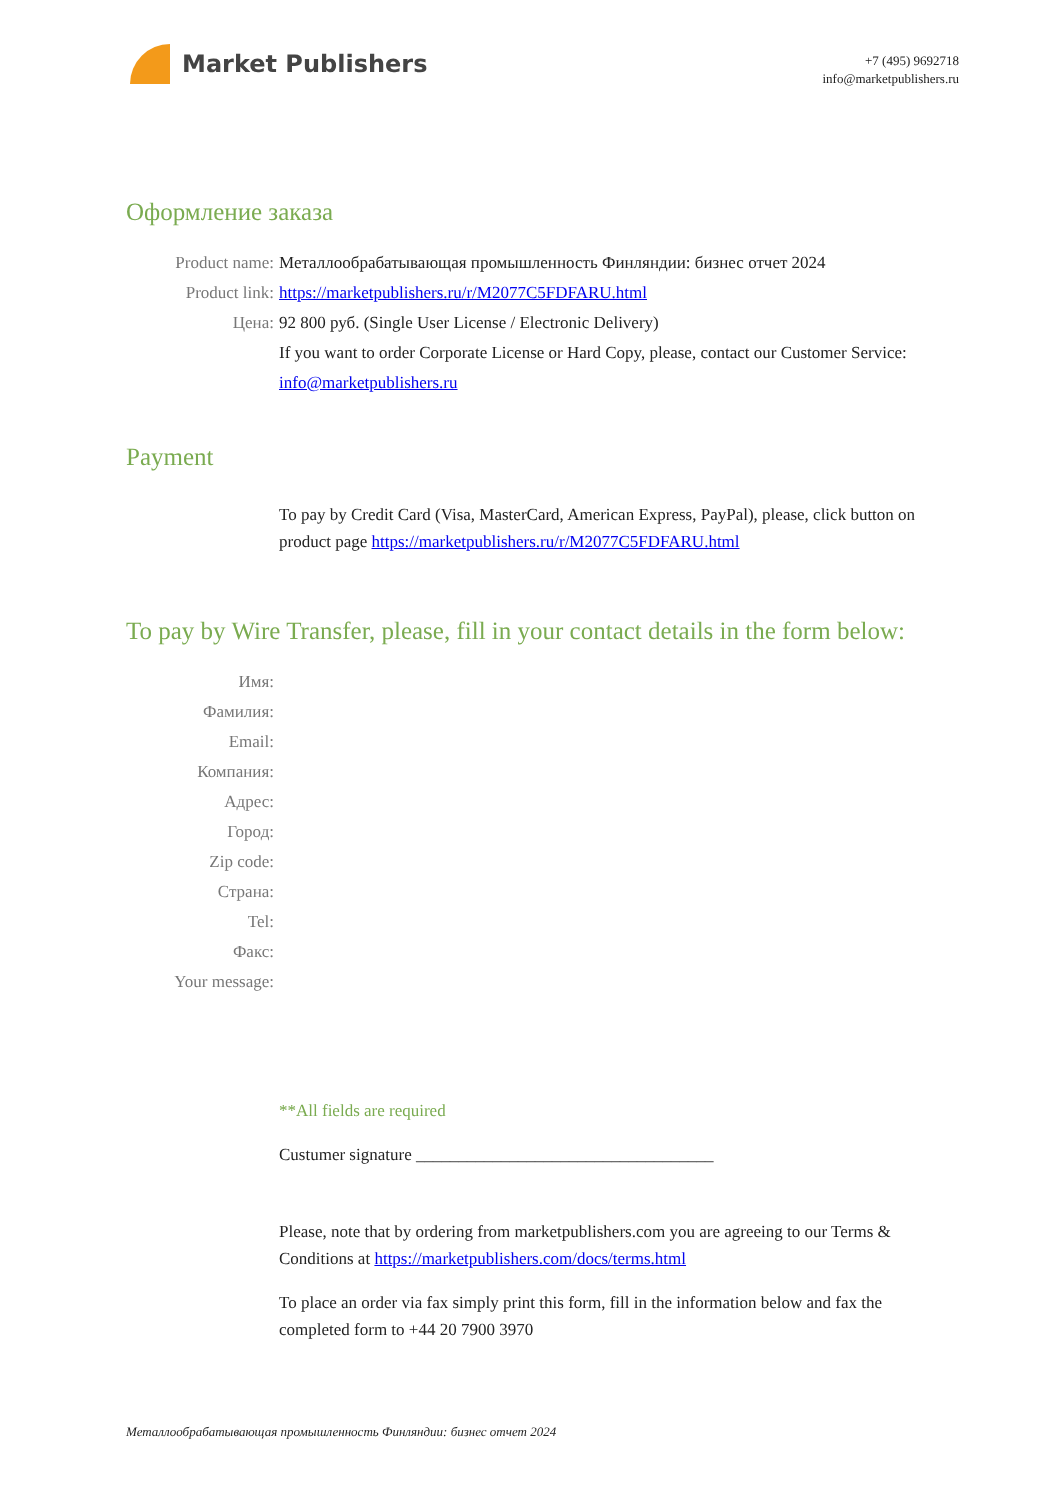Market Publishers
+7 (495) 9692718
info@marketpublishers.ru
Оформление заказа
Product name: Металлообрабатывающая промышленность Финляндии: бизнес отчет 2024
Product link: https://marketpublishers.ru/r/M2077C5FDFARU.html
Цена: 92 800 руб. (Single User License / Electronic Delivery)
If you want to order Corporate License or Hard Copy, please, contact our Customer Service: info@marketpublishers.ru
Payment
To pay by Credit Card (Visa, MasterCard, American Express, PayPal), please, click button on product page https://marketpublishers.ru/r/M2077C5FDFARU.html
To pay by Wire Transfer, please, fill in your contact details in the form below:
Имя:
Фамилия:
Email:
Компания:
Адрес:
Город:
Zip code:
Страна:
Tel:
Факс:
Your message:
**All fields are required
Custumer signature ___________________________________
Please, note that by ordering from marketpublishers.com you are agreeing to our Terms & Conditions at https://marketpublishers.com/docs/terms.html
To place an order via fax simply print this form, fill in the information below and fax the completed form to +44 20 7900 3970
Металлообрабатывающая промышленность Финляндии: бизнес отчет 2024